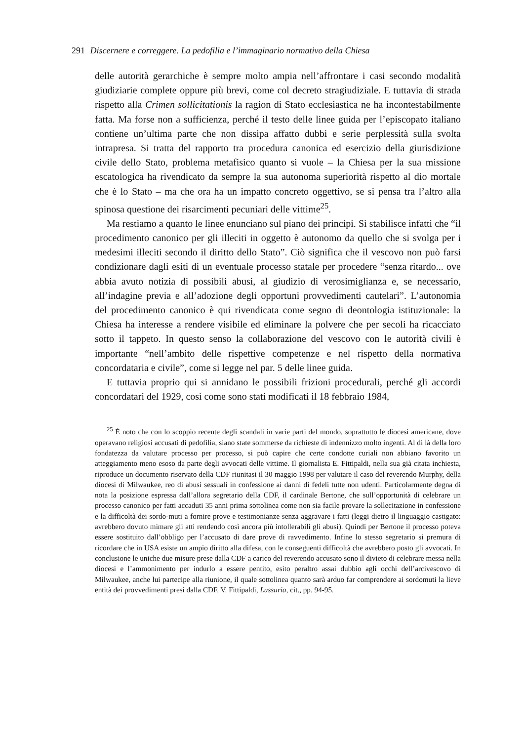291 Discernere e correggere. La pedofilia e l’immaginario normativo della Chiesa
delle autorità gerarchiche è sempre molto ampia nell’affrontare i casi secondo modalità giudiziarie complete oppure più brevi, come col decreto stragiudiziale. E tuttavia di strada rispetto alla Crimen sollicitationis la ragion di Stato ecclesiastica ne ha incontestabilmente fatta. Ma forse non a sufficienza, perché il testo delle linee guida per l’episcopato italiano contiene un’ultima parte che non dissipa affatto dubbi e serie perplessità sulla svolta intrapresa. Si tratta del rapporto tra procedura canonica ed esercizio della giurisdizione civile dello Stato, problema metafisico quanto si vuole – la Chiesa per la sua missione escatologica ha rivendicato da sempre la sua autonoma superiorità rispetto al dio mortale che è lo Stato – ma che ora ha un impatto concreto oggettivo, se si pensa tra l’altro alla spinosa questione dei risarcimenti pecuniari delle vittime<sup>25</sup>.
Ma restiamo a quanto le linee enunciano sul piano dei principi. Si stabilisce infatti che “il procedimento canonico per gli illeciti in oggetto è autonomo da quello che si svolga per i medesimi illeciti secondo il diritto dello Stato”. Ciò significa che il vescovo non può farsi condizionare dagli esiti di un eventuale processo statale per procedere “senza ritardo... ove abbia avuto notizia di possibili abusi, al giudizio di verosimiglianza e, se necessario, all’indagine previa e all’adozione degli opportuni provvedimenti cautelari”. L’autonomia del procedimento canonico è qui rivendicata come segno di deontologia istituzionale: la Chiesa ha interesse a rendere visibile ed eliminare la polvere che per secoli ha ricacciato sotto il tappeto. In questo senso la collaborazione del vescovo con le autorità civili è importante “nell’ambito delle rispettive competenze e nel rispetto della normativa concordataria e civile”, come si legge nel par. 5 delle linee guida.
E tuttavia proprio qui si annidano le possibili frizioni procedurali, perché gli accordi concordatari del 1929, così come sono stati modificati il 18 febbraio 1984,
<sup>25</sup> È noto che con lo scoppio recente degli scandali in varie parti del mondo, soprattutto le diocesi americane, dove operavano religiosi accusati di pedofilia, siano state sommerse da richieste di indennizzo molto ingenti. Al di là della loro fondatezza da valutare processo per processo, si può capire che certe condotte curiali non abbiano favorito un atteggiamento meno esoso da parte degli avvocati delle vittime. Il giornalista E. Fittipaldi, nella sua già citata inchiesta, riproduce un documento riservato della CDF riunitasi il 30 maggio 1998 per valutare il caso del reverendo Murphy, della diocesi di Milwaukee, reo di abusi sessuali in confessione ai danni di fedeli tutte non udenti. Particolarmente degna di nota la posizione espressa dall’allora segretario della CDF, il cardinale Bertone, che sull’opportunità di celebrare un processo canonico per fatti accaduti 35 anni prima sottolinea come non sia facile provare la sollecitazione in confessione e la difficoltà dei sordo-muti a fornire prove e testimonianze senza aggravare i fatti (leggi dietro il linguaggio castigato: avrebbero dovuto mimare gli atti rendendo così ancora più intollerabili gli abusi). Quindi per Bertone il processo poteva essere sostituito dall’obbligo per l’accusato di dare prove di ravvedimento. Infine lo stesso segretario si premura di ricordare che in USA esiste un ampio diritto alla difesa, con le conseguenti difficoltà che avrebbero posto gli avvocati. In conclusione le uniche due misure prese dalla CDF a carico del reverendo accusato sono il divieto di celebrare messa nella diocesi e l’ammonimento per indurlo a essere pentito, esito peraltro assai dubbio agli occhi dell’arcivescovo di Milwaukee, anche lui partecipe alla riunione, il quale sottolinea quanto sarà arduo far comprendere ai sordomuti la lieve entità dei provvedimenti presi dalla CDF. V. Fittipaldi, Lussuria, cit., pp. 94-95.